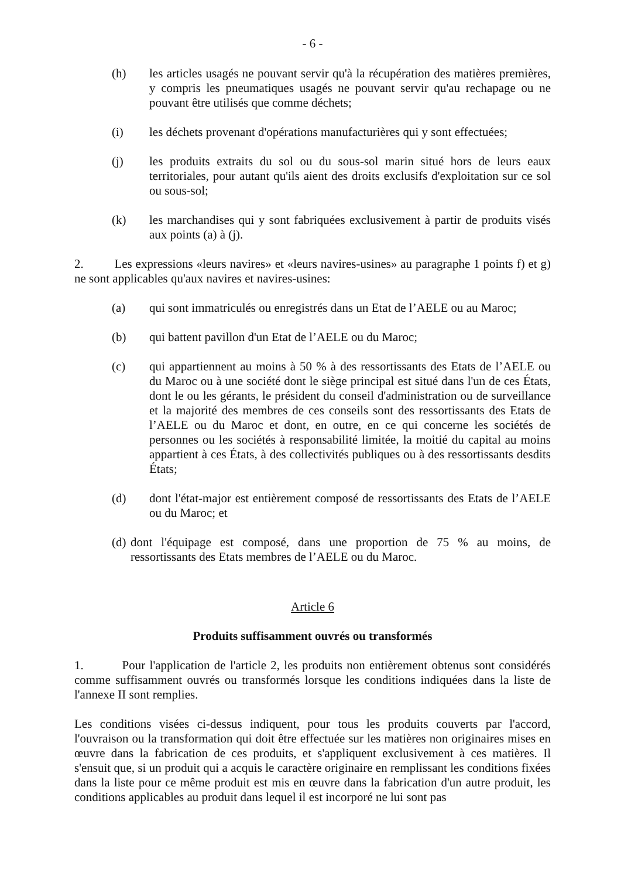- 6 -
(h) les articles usagés ne pouvant servir qu'à la récupération des matières premières, y compris les pneumatiques usagés ne pouvant servir qu'au rechapage ou ne pouvant être utilisés que comme déchets;
(i) les déchets provenant d'opérations manufacturières qui y sont effectuées;
(j) les produits extraits du sol ou du sous-sol marin situé hors de leurs eaux territoriales, pour autant qu'ils aient des droits exclusifs d'exploitation sur ce sol ou sous-sol;
(k) les marchandises qui y sont fabriquées exclusivement à partir de produits visés aux points (a) à (j).
2. Les expressions «leurs navires» et «leurs navires-usines» au paragraphe 1 points f) et g) ne sont applicables qu'aux navires et navires-usines:
(a) qui sont immatriculés ou enregistrés dans un Etat de l’AELE ou au Maroc;
(b) qui battent pavillon d'un Etat de l’AELE ou du Maroc;
(c) qui appartiennent au moins à 50 % à des ressortissants des Etats de l’AELE ou du Maroc ou à une société dont le siège principal est situé dans l'un de ces États, dont le ou les gérants, le président du conseil d'administration ou de surveillance et la majorité des membres de ces conseils sont des ressortissants des Etats de l’AELE ou du Maroc et dont, en outre, en ce qui concerne les sociétés de personnes ou les sociétés à responsabilité limitée, la moitié du capital au moins appartient à ces États, à des collectivités publiques ou à des ressortissants desdits États;
(d) dont l'état-major est entièrement composé de ressortissants des Etats de l’AELE ou du Maroc; et
(d) dont l'équipage est composé, dans une proportion de 75 % au moins, de ressortissants des Etats membres de l’AELE ou du Maroc.
Article 6
Produits suffisamment ouvrés ou transformés
1. Pour l'application de l'article 2, les produits non entièrement obtenus sont considérés comme suffisamment ouvrés ou transformés lorsque les conditions indiquées dans la liste de l'annexe II sont remplies.
Les conditions visées ci-dessus indiquent, pour tous les produits couverts par l'accord, l'ouvraison ou la transformation qui doit être effectuée sur les matières non originaires mises en œuvre dans la fabrication de ces produits, et s'appliquent exclusivement à ces matières. Il s'ensuit que, si un produit qui a acquis le caractère originaire en remplissant les conditions fixées dans la liste pour ce même produit est mis en œuvre dans la fabrication d'un autre produit, les conditions applicables au produit dans lequel il est incorporé ne lui sont pas